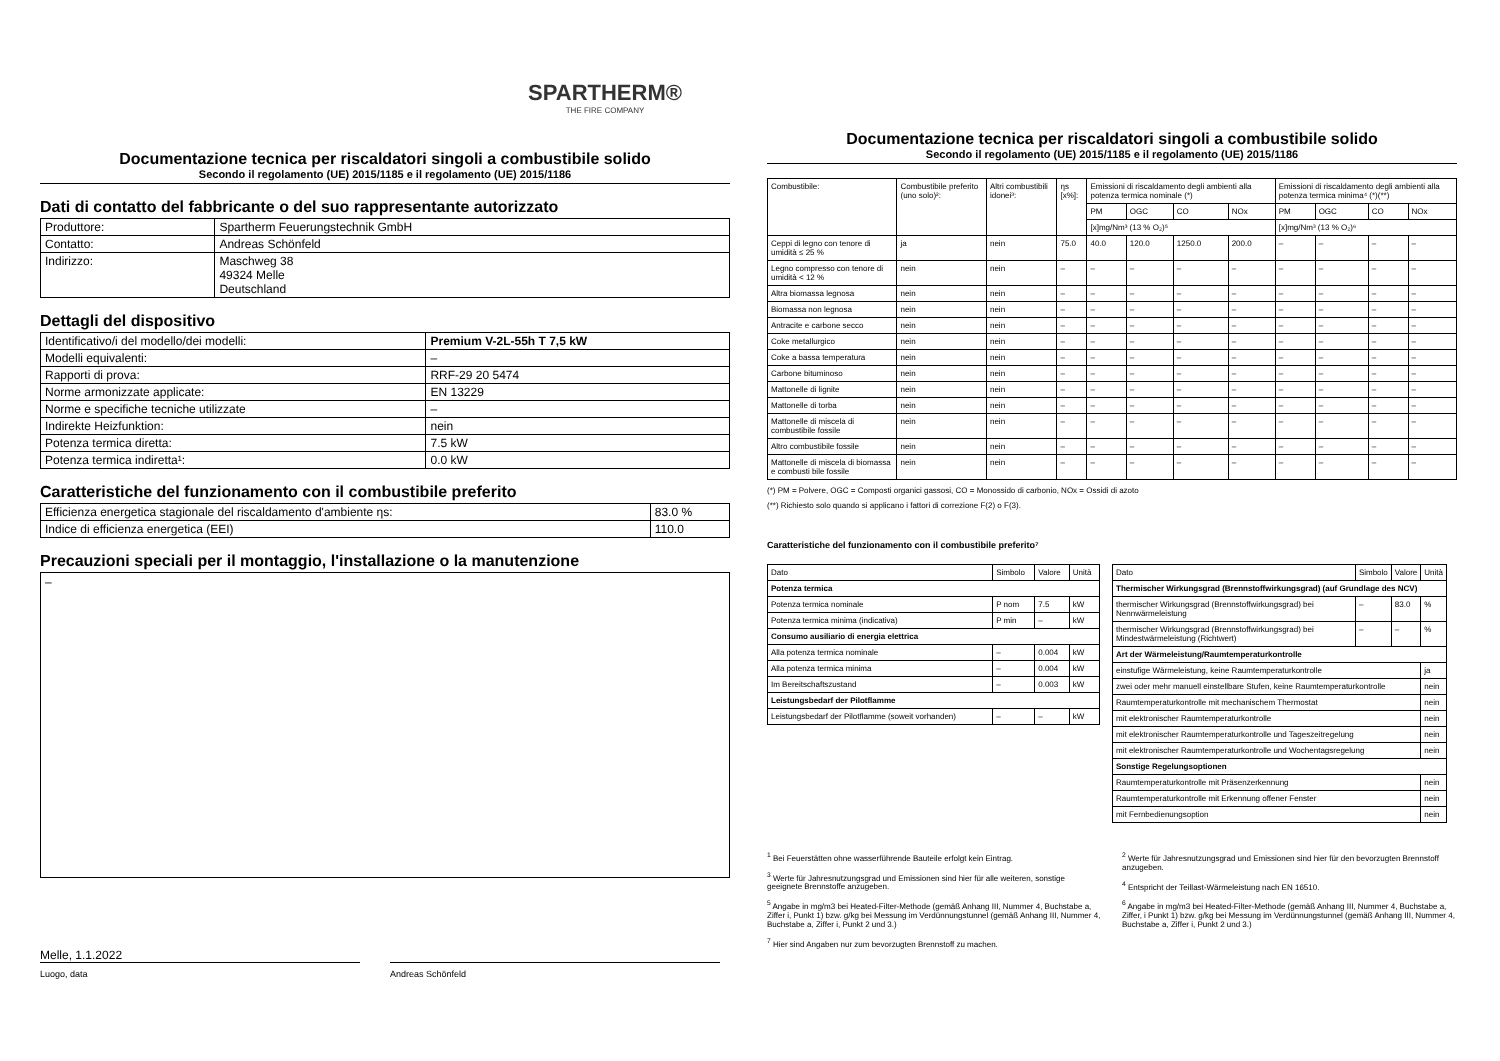SPARTHERM®
THE FIRE COMPANY
Documentazione tecnica per riscaldatori singoli a combustibile solido
Secondo il regolamento (UE) 2015/1185 e il regolamento (UE) 2015/1186
Dati di contatto del fabbricante o del suo rappresentante autorizzato
| Produttore: | Spartherm Feuerungstechnik GmbH |
| Contatto: | Andreas Schönfeld |
| Indirizzo: | Maschweg 38 49324 Melle Deutschland |
Dettagli del dispositivo
| Identificativo/i del modello/dei modelli: | Premium V-2L-55h T 7,5 kW |
| Modelli equivalenti: | – |
| Rapporti di prova: | RRF-29 20 5474 |
| Norme armonizzate applicate: | EN 13229 |
| Norme e specifiche tecniche utilizzate | – |
| Indirekte Heizfunktion: | nein |
| Potenza termica diretta: | 7.5 kW |
| Potenza termica indiretta¹: | 0.0 kW |
Caratteristiche del funzionamento con il combustibile preferito
| Efficienza energetica stagionale del riscaldamento d'ambiente ηs: | 83.0 % |
| Indice di efficienza energetica (EEI) | 110.0 |
Precauzioni speciali per il montaggio, l'installazione o la manutenzione
–
Melle, 1.1.2022
Luogo, data Andreas Schönfeld
Documentazione tecnica per riscaldatori singoli a combustibile solido
Secondo il regolamento (UE) 2015/1185 e il regolamento (UE) 2015/1186
| Combustibile: | Combustibile preferito (uno solo)²: | Altri combustibili idonei³: | ηs [x%]: | Emissioni di riscaldamento degli ambienti alla potenza termica nominale (*) | | | | Emissioni di riscaldamento degli ambienti alla potenza termica minima⁴ (*)(**) | | | |
| --- | --- | --- | --- | --- | --- | --- | --- | --- | --- | --- | --- |
| | | | | PM | OGC | CO | NOx | PM | OGC | CO | NOx |
| | | | | [x]mg/Nm³ (13 % O₂)⁵ | | | | [x]mg/Nm³ (13 % O₂)⁶ | | | |
| Ceppi di legno con tenore di umidità ≤ 25 % | ja | nein | 75.0 | 40.0 | 120.0 | 1250.0 | 200.0 | – | – | – | – |
| Legno compresso con tenore di umidità < 12 % | nein | nein | – | – | – | – | – | – | – | – | – |
| Altra biomassa legnosa | nein | nein | – | – | – | – | – | – | – | – | – |
| Biomassa non legnosa | nein | nein | – | – | – | – | – | – | – | – | – |
| Antracite e carbone secco | nein | nein | – | – | – | – | – | – | – | – | – |
| Coke metallurgico | nein | nein | – | – | – | – | – | – | – | – | – |
| Coke a bassa temperatura | nein | nein | – | – | – | – | – | – | – | – | – |
| Carbone bituminoso | nein | nein | – | – | – | – | – | – | – | – | – |
| Mattonelle di lignite | nein | nein | – | – | – | – | – | – | – | – | – |
| Mattonelle di torba | nein | nein | – | – | – | – | – | – | – | – | – |
| Mattonelle di miscela di combustibile fossile | nein | nein | – | – | – | – | – | – | – | – | – |
| Altro combustibile fossile | nein | nein | – | – | – | – | – | – | – | – | – |
| Mattonelle di miscela di biomassa e combusti bile fossile | nein | nein | – | – | – | – | – | – | – | – | – |
(*) PM = Polvere, OGC = Composti organici gassosi, CO = Monossido di carbonio, NOx = Ossidi di azoto
(**) Richiesto solo quando si applicano i fattori di correzione F(2) o F(3).
Caratteristiche del funzionamento con il combustibile preferito⁷
| Dato | Simbolo | Valore | Unità |
| --- | --- | --- | --- |
| Potenza termica | | | |
| Potenza termica nominale | P nom | 7.5 | kW |
| Potenza termica minima (indicativa) | P min | – | kW |
| Consumo ausiliario di energia elettrica | | | |
| Alla potenza termica nominale | – | 0.004 | kW |
| Alla potenza termica minima | – | 0.004 | kW |
| Im Bereitschaftszustand | – | 0.003 | kW |
| Leistungsbedarf der Pilotflamme | | | |
| Leistungsbedarf der Pilotflamme (soweit vorhanden) | – | – | kW |
| Dato | Simbolo | Valore | Unità |
| --- | --- | --- | --- |
| Thermischer Wirkungsgrad (Brennstoffwirkungsgrad) (auf Grundlage des NCV) | | | |
| thermischer Wirkungsgrad (Brennstoffwirkungsgrad) bei Nennwärmeleistung | – | 83.0 | % |
| thermischer Wirkungsgrad (Brennstoffwirkungsgrad) bei Mindestwärmeleistung (Richtwert) | – | – | % |
| Art der Wärmeleistung/Raumtemperaturkontrolle | | | |
| einstufige Wärmeleistung, keine Raumtemperaturkontrolle | | | ja |
| zwei oder mehr manuell einstellbare Stufen, keine Raumtemperaturkontrolle | | | nein |
| Raumtemperaturkontrolle mit mechanischem Thermostat | | | nein |
| mit elektronischer Raumtemperaturkontrolle | | | nein |
| mit elektronischer Raumtemperaturkontrolle und Tageszeitregelung | | | nein |
| mit elektronischer Raumtemperaturkontrolle und Wochentagsregelung | | | nein |
| Sonstige Regelungsoptionen | | | |
| Raumtemperaturkontrolle mit Präsenzerkennung | | | nein |
| Raumtemperaturkontrolle mit Erkennung offener Fenster | | | nein |
| mit Fernbedienungsoption | | | nein |
<sup>1</sup> Bei Feuerstätten ohne wasserführende Bauteile erfolgt kein Eintrag.
<sup>3</sup> Werte für Jahresnutzungsgrad und Emissionen sind hier für alle weiteren, sonstige geeignete Brennstoffe anzugeben.
<sup>5</sup> Angabe in mg/m3 bei Heated-Filter-Methode (gemäß Anhang III, Nummer 4, Buchstabe a, Ziffer i, Punkt 1) bzw. g/kg bei Messung im Verdünnungstunnel (gemäß Anhang III, Nummer 4, Buchstabe a, Ziffer i, Punkt 2 und 3.)
<sup>7</sup> Hier sind Angaben nur zum bevorzugten Brennstoff zu machen.
<sup>2</sup> Werte für Jahresnutzungsgrad und Emissionen sind hier für den bevorzugten Brennstoff anzugeben.
<sup>4</sup> Entspricht der Teillast-Wärmeleistung nach EN 16510.
<sup>6</sup> Angabe in mg/m3 bei Heated-Filter-Methode (gemäß Anhang III, Nummer 4, Buchstabe a, Ziffer, i Punkt 1) bzw. g/kg bei Messung im Verdünnungstunnel (gemäß Anhang III, Nummer 4, Buchstabe a, Ziffer i, Punkt 2 und 3.)